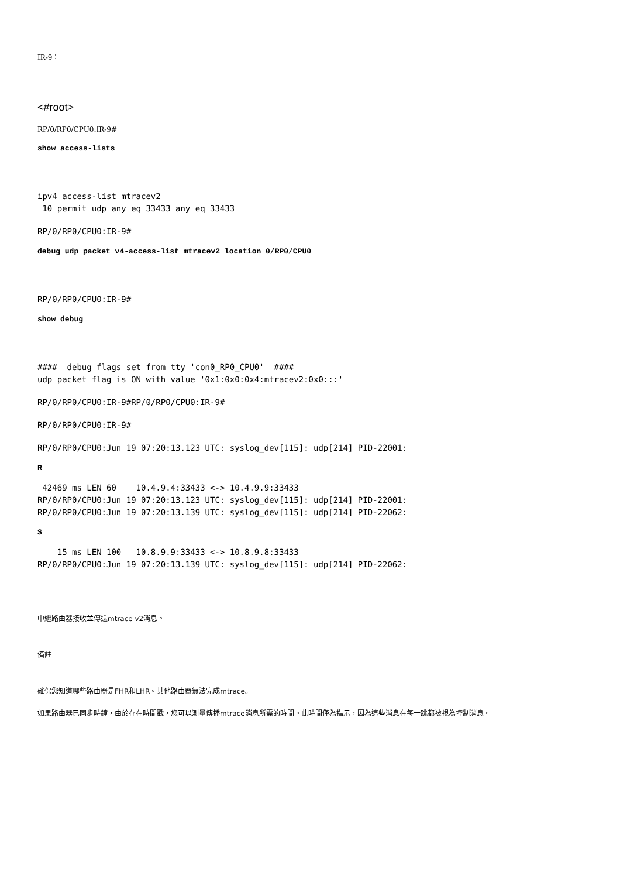IR-9：
<#root>
RP/0/RP0/CPU0:IR-9#
show access-lists
ipv4 access-list mtracev2 10 permit udp any eq 33433 any eq 33433
RP/0/RP0/CPU0:IR-9#
debug udp packet v4-access-list mtracev2 location 0/RP0/CPU0
RP/0/RP0/CPU0:IR-9#
show debug
#### debug flags set from tty 'con0_RP0_CPU0' #### udp packet flag is ON with value '0x1:0x0:0x4:mtracev2:0x0:::'
RP/0/RP0/CPU0:IR-9#RP/0/RP0/CPU0:IR-9#
RP/0/RP0/CPU0:IR-9#
RP/0/RP0/CPU0:Jun 19 07:20:13.123 UTC: syslog_dev[115]: udp[214] PID-22001:
R
42469 ms LEN 60 10.4.9.4:33433 <-> 10.4.9.9:33433 RP/0/RP0/CPU0:Jun 19 07:20:13.123 UTC: syslog_dev[115]: udp[214] PID-22001: RP/0/RP0/CPU0:Jun 19 07:20:13.139 UTC: syslog_dev[115]: udp[214] PID-22062:
S
15 ms LEN 100 10.8.9.9:33433 <-> 10.8.9.8:33433 RP/0/RP0/CPU0:Jun 19 07:20:13.139 UTC: syslog_dev[115]: udp[214] PID-22062:
中繼路由器接收並傳送mtrace v2消息。
備註
確保您知道哪些路由器是FHR和LHR。其他路由器無法完成mtrace。
如果路由器已同步時鐘，由於存在時間戳，您可以測量傳播mtrace消息所需的時間。此時間僅為指示，因為這些消息在每一跳都被視為控制消息。